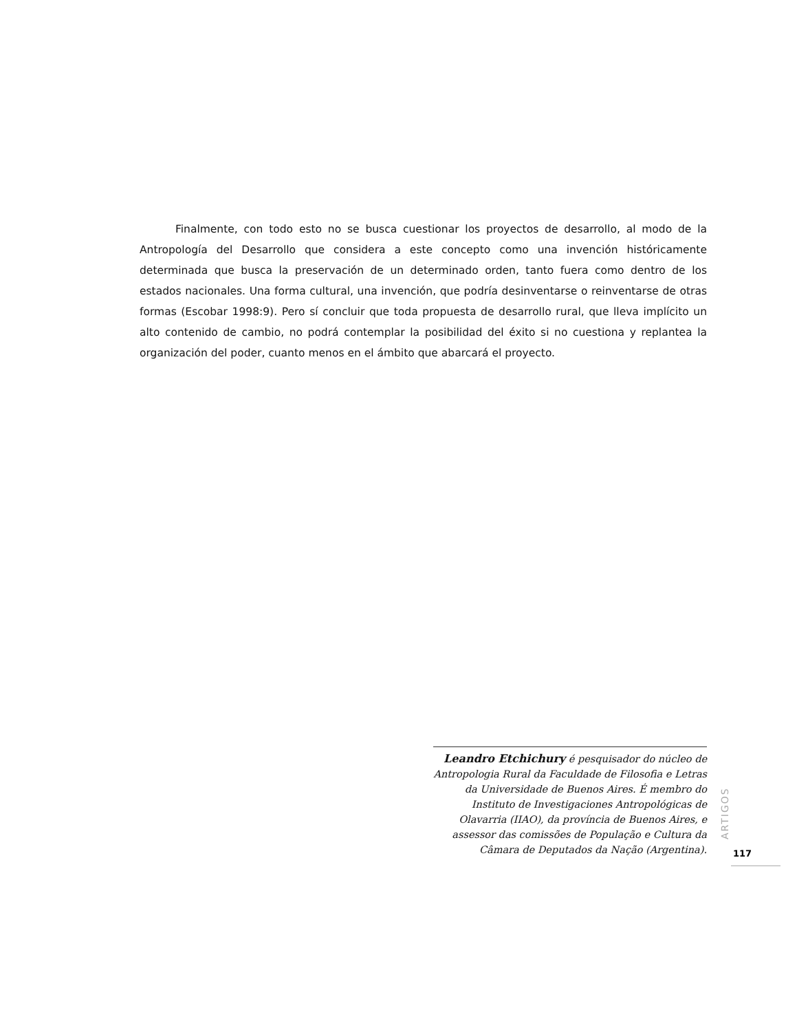Finalmente, con todo esto no se busca cuestionar los proyectos de desarrollo, al modo de la Antropología del Desarrollo que considera a este concepto como una invención históricamente determinada que busca la preservación de un determinado orden, tanto fuera como dentro de los estados nacionales. Una forma cultural, una invención, que podría desinventarse o reinventarse de otras formas (Escobar 1998:9). Pero sí concluir que toda propuesta de desarrollo rural, que lleva implícito un alto contenido de cambio, no podrá contemplar la posibilidad del éxito si no cuestiona y replantea la organización del poder, cuanto menos en el ámbito que abarcará el proyecto.
Leandro Etchichury é pesquisador do núcleo de Antropologia Rural da Faculdade de Filosofia e Letras da Universidade de Buenos Aires. É membro do Instituto de Investigaciones Antropológicas de Olavarria (IIAO), da província de Buenos Aires, e assessor das comissões de População e Cultura da Câmara de Deputados da Nação (Argentina).
ARTIGOS
117